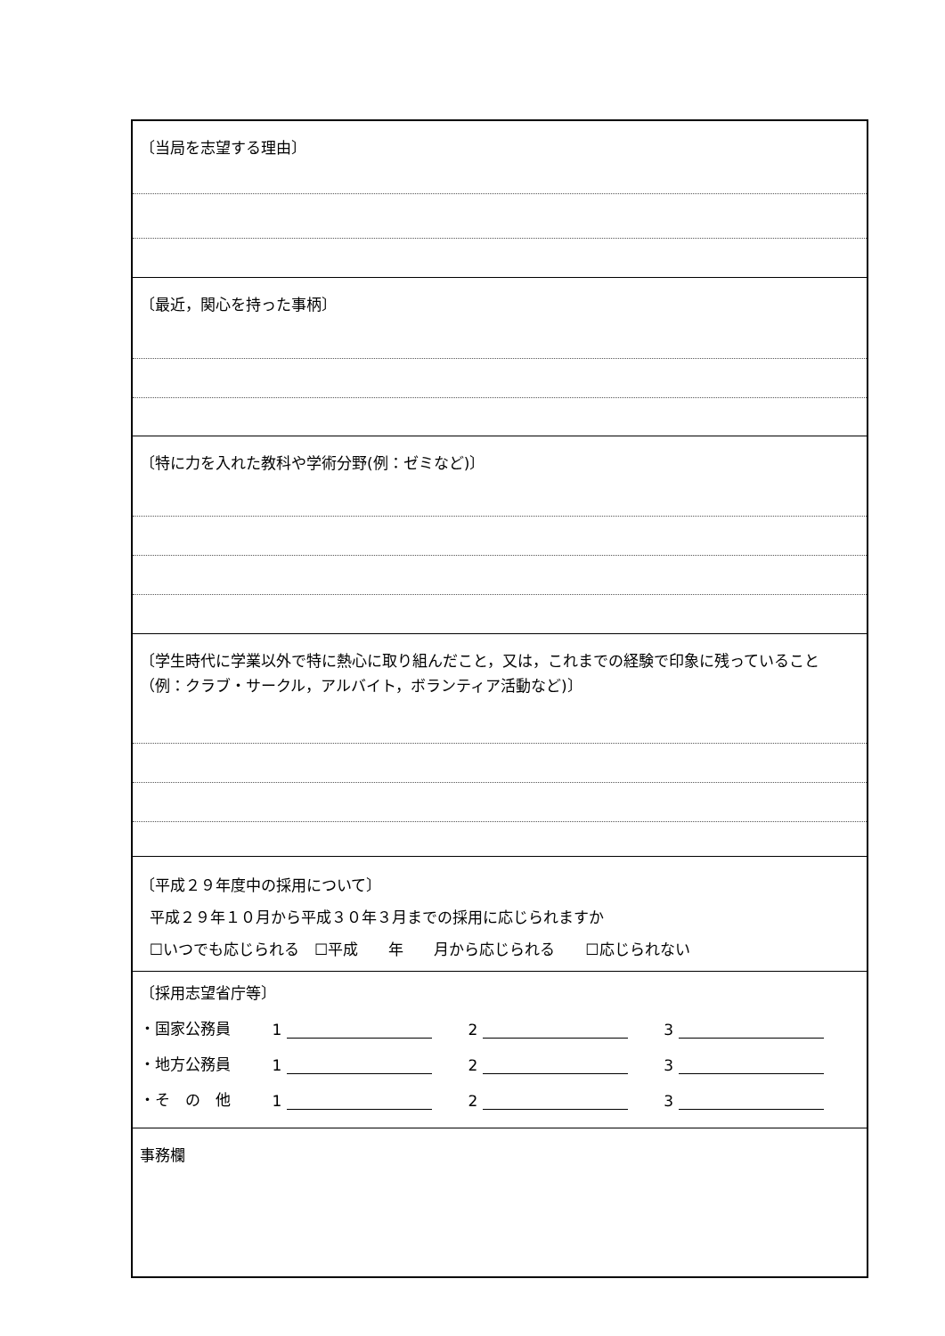〔当局を志望する理由〕
〔最近，関心を持った事柄〕
〔特に力を入れた教科や学術分野(例：ゼミなど)〕
〔学生時代に学業以外で特に熱心に取り組んだこと，又は，これまでの経験で印象に残っていること（例：クラブ・サークル，アルバイト，ボランティア活動など)〕
〔平成２９年度中の採用について〕
平成２９年１０月から平成３０年３月までの採用に応じられますか
☐いつでも応じられる　☐平成　　年　　月から応じられる　　☐応じられない
〔採用志望省庁等〕
・国家公務員 1 2 3
・地方公務員 1 2 3
・そ　の　他 1 2 3
事務欄